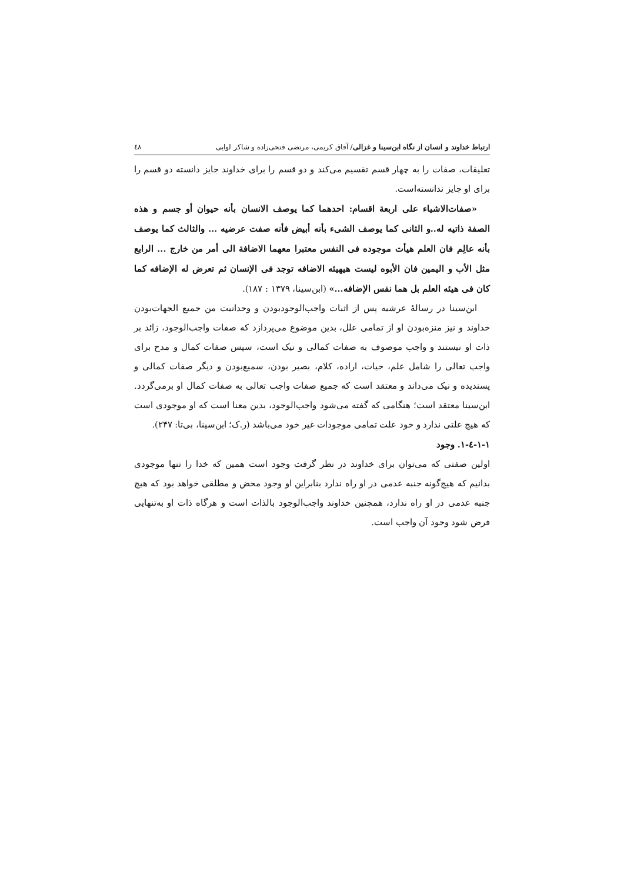ارتباط خداوند و انسان از نگاه ابن‌سینا و غزالی/ آفاق کریمی، مرتضی فتحی‌زاده و شاکر لوایی ٤٨
تعلیقات، صفات را به چهار قسم تقسیم می‌کند و دو قسم را برای خداوند جایز دانسته دو قسم را برای او جایز ندانسته‌است.
«صفات‌الاشیاء علی اربعة اقسام: احدهما کما یوصف الانسان بأنه حیوان أو جسم و هذه الصفة ذاتیه له..و الثانی کما یوصف الشیء بأنه أبیض فأنه صفت عرضیه ... والثالث کما یوصف بأنه عالِم فان العلم هیأت موجوده فی النفس معتبرا معهما الاضافة الی أمر من خارج ... الرابع مثل الأب و الیمین فان الأبوه لیست هیهیئه الاضافه توجد فی الإنسان ثم تعرض له الإضافه کما کان فی هیئه العلم بل هما نفس الإضافه...» (ابن‌سینا، ۱۳۷۹ : ۱۸۷).
ابن‌سینا در رسالهٔ عرشیه پس از اثبات واجب‌الوجودبودن و وحدانیت من جمیع الجهات‌بودن خداوند و نیز منزه‌بودن او از تمامی علل، بدین موضوع می‌پردازد که صفات واجب‌الوجود، زائد بر ذات او نیستند و واجب موصوف به صفات کمالی و نیک است، سپس صفات کمال و مدح برای واجب تعالی را شامل علم، حیات، اراده، کلام، بصیر بودن، سمیع‌بودن و دیگر صفات کمالی و پسندیده و نیک می‌داند و معتقد است که جمیع صفات واجب تعالی به صفات کمال او برمی‌گردد. ابن‌سینا معتقد است؛ هنگامی که گفته می‌شود واجب‌الوجود، بدین معنا است که او موجودی است که هیچ علتی ندارد و خود علت تمامی موجودات غیر خود می‌باشد (ر.ک؛ ابن‌سینا، بی‌تا: ۲۴۷).
۱-۱-٤-۱. وجود
اولین صفتی که می‌توان برای خداوند در نظر گرفت وجود است همین که خدا را تنها موجودی بدانیم که هیچ‌گونه جنبه عدمی در او راه ندارد بنابراین او وجود محض و مطلقی خواهد بود که هیچ جنبه عدمی در او راه ندارد، همچنین خداوند واجب‌الوجود بالذات است و هرگاه ذات او به‌تنهایی فرض شود وجود آن واجب است.